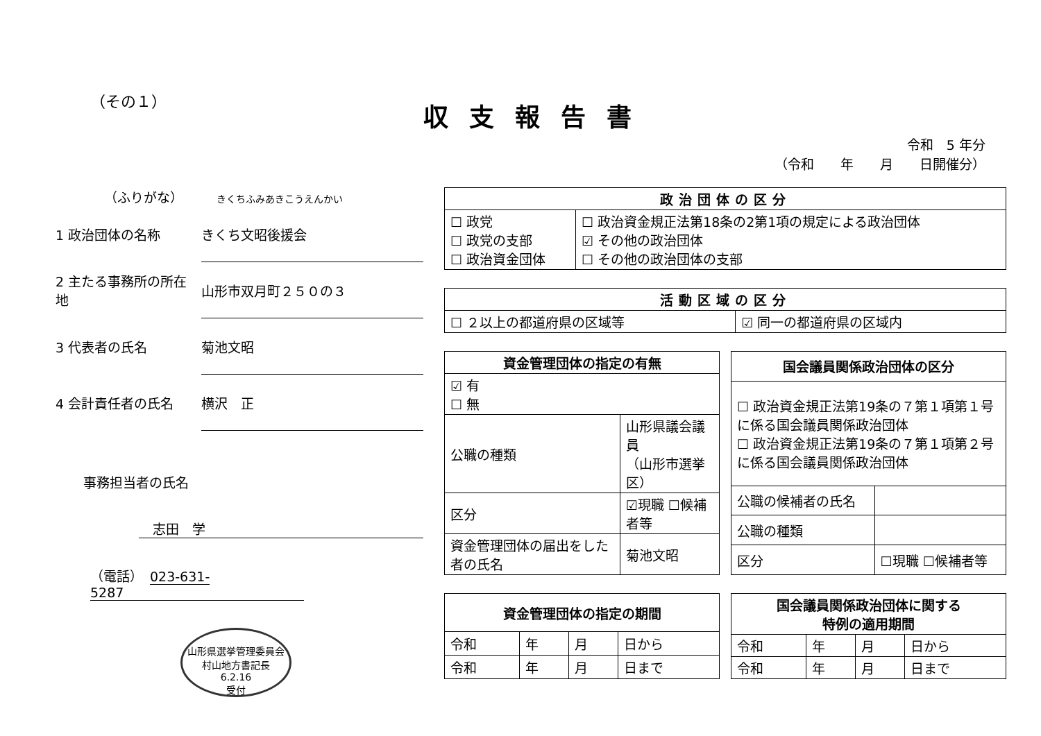（その１） 収支報告書
令和　5 年分
（令和　　年　　月　　日開催分）
（ふりがな）　　　きくちふみあきこうえんかい
1 政治団体の名称 きくち文昭後援会
2 主たる事務所の所在地 山形市双月町２５０の３
3 代表者の氏名 菊池文昭
4 会計責任者の氏名 横沢　正
事務担当者の氏名
志田　学
（電話）　023-631-5287
山形県選挙管理委員会 村山地方書記長
6.2.16
受付
| 政治団体の区分 | |
| --- | --- |
| ☐ 政党 ☐ 政党の支部 ☐ 政治資金団体 | ☐ 政治資金規正法第18条の2第1項の規定による政治団体 ☑ その他の政治団体 ☐ その他の政治団体の支部 |
| 活動区域の区分 | |
| --- | --- |
| ☐ ２以上の都道府県の区域等 | ☑ 同一の都道府県の区域内 |
| 資金管理団体の指定の有無 | |
| --- | --- |
| ☑ 有 ☐ 無 | |
| 公職の種類 | 山形県議会議員 （山形市選挙区） |
| 区分 | ☑現職 ☐候補者等 |
| 資金管理団体の届出をした者の氏名 | 菊池文昭 |
| 国会議員関係政治団体の区分 | |
| --- | --- |
| ☐ 政治資金規正法第19条の７第１項第１号に係る国会議員関係政治団体 ☐ 政治資金規正法第19条の７第１項第２号に係る国会議員関係政治団体 | |
| 公職の候補者の氏名 | |
| 公職の種類 | |
| 区分 | ☐現職 ☐候補者等 |
| 資金管理団体の指定の期間 | | | |
| --- | --- | --- | --- |
| 令和 | 年 | 月 | 日から |
| 令和 | 年 | 月 | 日まで |
| 国会議員関係政治団体に関する 特例の適用期間 | | | |
| --- | --- | --- | --- |
| 令和 | 年 | 月 | 日から |
| 令和 | 年 | 月 | 日まで |